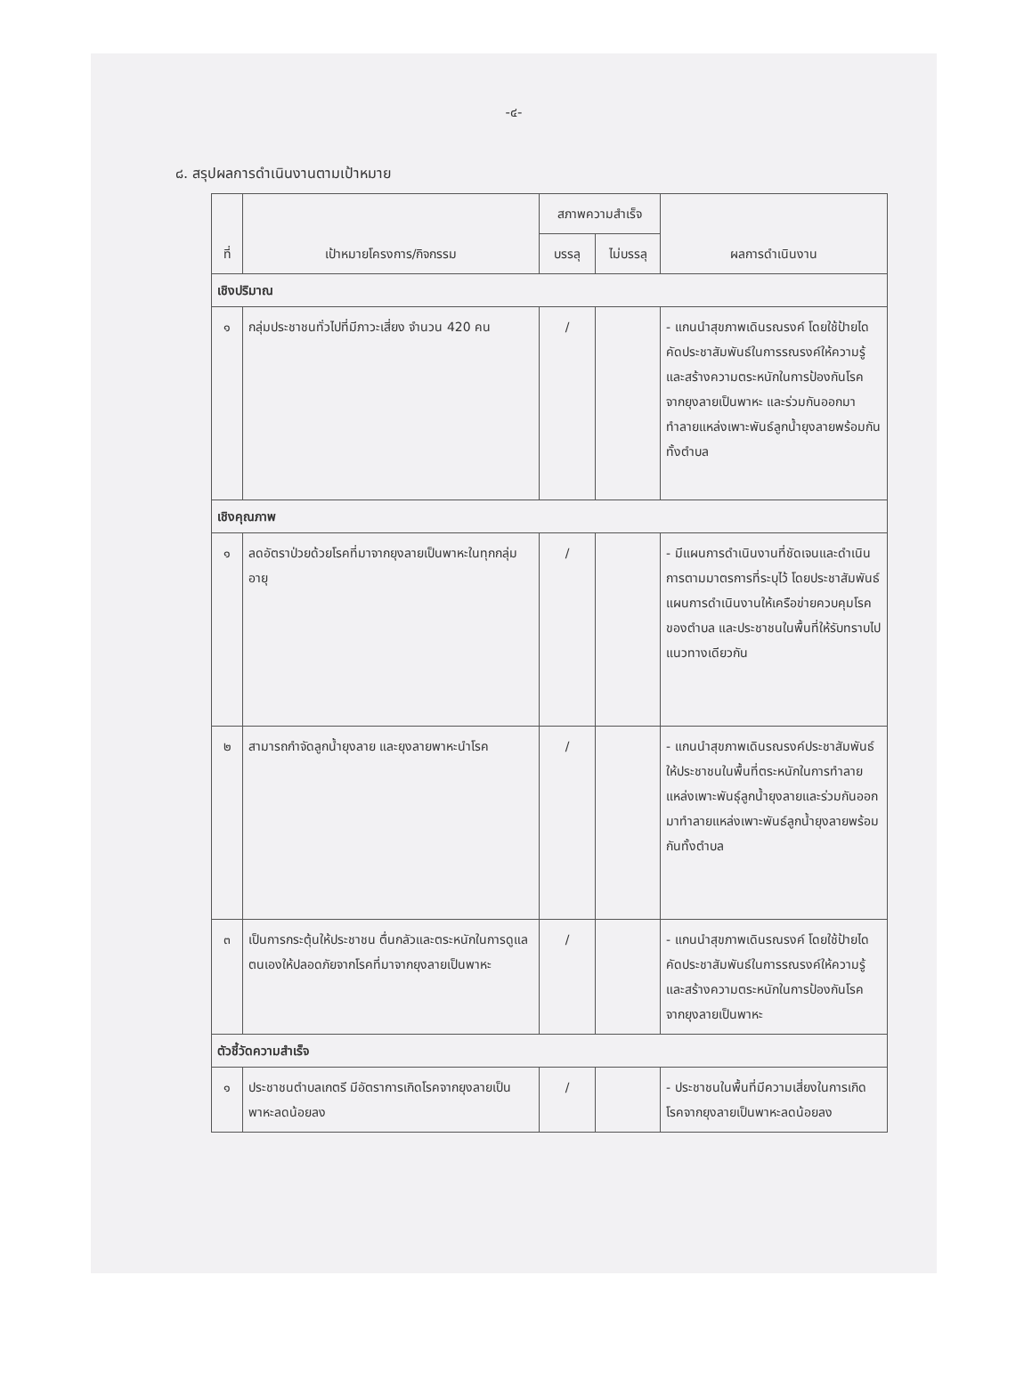-๔-
๘. สรุปผลการดำเนินงานตามเป้าหมาย
| ที่ | เป้าหมายโครงการ/กิจกรรม | สภาพความสำเร็จ | | ผลการดำเนินงาน |
| --- | --- | --- | --- | --- |
| | | บรรลุ | ไม่บรรลุ | |
| เชิงปริมาณ | | | | |
| ๑ | กลุ่มประชาชนทั่วไปที่มีภาวะเสี่ยง จำนวน 420 คน | / | | - แกนนำสุขภาพเดินรณรงค์ โดยใช้ป้ายไดคัดประชาสัมพันธ์ในการรณรงค์ให้ความรู้ และสร้างความตระหนักในการป้องกันโรคจากยุงลายเป็นพาหะ และร่วมกันออกมาทำลายแหล่งเพาะพันธ์ลูกน้ำยุงลายพร้อมกันทั้งตำบล |
| เชิงคุณภาพ | | | | |
| ๑ | ลดอัตราป่วยด้วยโรคที่มาจากยุงลายเป็นพาหะในทุกกลุ่มอายุ | / | | - มีแผนการดำเนินงานที่ชัดเจนและดำเนินการตามมาตรการที่ระบุไว้ โดยประชาสัมพันธ์แผนการดำเนินงานให้เครือข่ายควบคุมโรคของตำบล และประชาชนในพื้นที่ให้รับทราบไปแนวทางเดียวกัน |
| ๒ | สามารถกำจัดลูกน้ำยุงลาย และยุงลายพาหะนำโรค | / | | - แกนนำสุขภาพเดินรณรงค์ประชาสัมพันธ์ให้ประชาชนในพื้นที่ตระหนักในการทำลายแหล่งเพาะพันธุ์ลูกน้ำยุงลายและร่วมกันออกมาทำลายแหล่งเพาะพันธ์ลูกน้ำยุงลายพร้อมกันทั้งตำบล |
| ๓ | เป็นการกระตุ้นให้ประชาชน ตื่นกลัวและตระหนักในการดูแลตนเองให้ปลอดภัยจากโรคที่มาจากยุงลายเป็นพาหะ | / | | - แกนนำสุขภาพเดินรณรงค์ โดยใช้ป้ายไดคัดประชาสัมพันธ์ในการรณรงค์ให้ความรู้ และสร้างความตระหนักในการป้องกันโรคจากยุงลายเป็นพาหะ |
| ตัวชี้วัดความสำเร็จ | | | | |
| ๑ | ประชาชนตำบลเกตรี มีอัตราการเกิดโรคจากยุงลายเป็นพาหะลดน้อยลง | / | | - ประชาชนในพื้นที่มีความเสี่ยงในการเกิดโรคจากยุงลายเป็นพาหะลดน้อยลง |